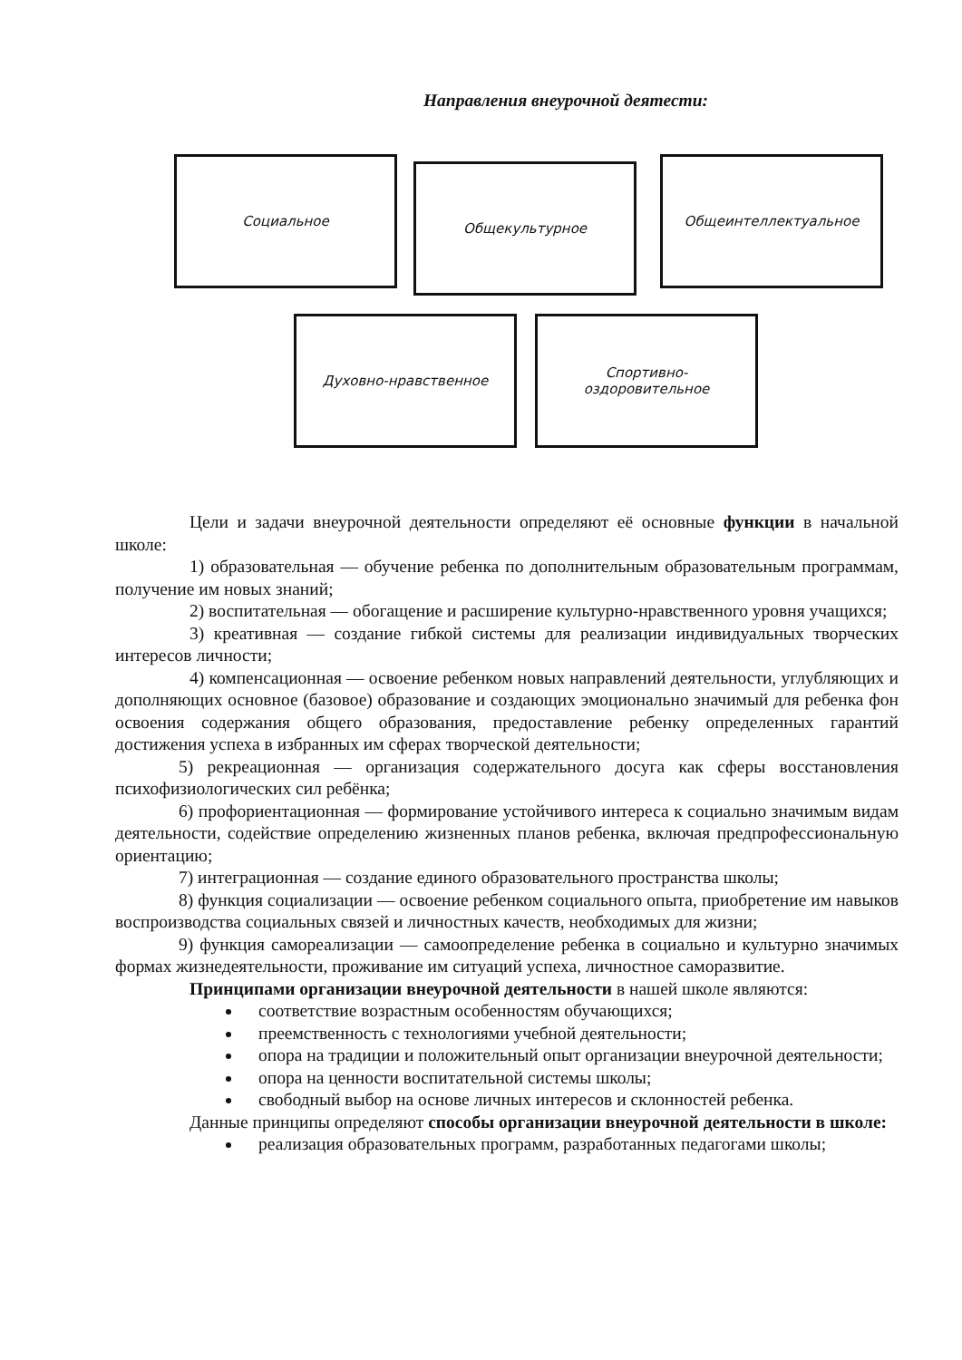Направления внеурочной деятести:
Социальное
Общекультурное
Общеинтеллектуальное
Духовно-нравственное Спортивно-
оздоровительное
Цели и задачи внеурочной деятельности определяют её основные функции в начальной школе:
1) образовательная — обучение ребенка по дополнительным образовательным программам, получение им новых знаний;
2) воспитательная — обогащение и расширение культурно-нравственного уровня учащихся;
3) креативная — создание гибкой системы для реализации индивидуальных творческих интересов личности;
4) компенсационная — освоение ребенком новых направлений деятельности, углубляющих и дополняющих основное (базовое) образование и создающих эмоционально значимый для ребенка фон освоения содержания общего образования, предоставление ребенку определенных гарантий достижения успеха в избранных им сферах творческой деятельности;
5) рекреационная — организация содержательного досуга как сферы восстановления психофизиологических сил ребёнка;
6) профориентационная — формирование устойчивого интереса к социально значимым видам деятельности, содействие определению жизненных планов ребенка, включая предпрофессиональную ориентацию;
7) интеграционная — создание единого образовательного пространства школы;
8) функция социализации — освоение ребенком социального опыта, приобретение им навыков воспроизводства социальных связей и личностных качеств, необходимых для жизни;
9) функция самореализации — самоопределение ребенка в социально и культурно значимых формах жизнедеятельности, проживание им ситуаций успеха, личностное саморазвитие.
Принципами организации внеурочной деятельности в нашей школе являются:
соответствие возрастным особенностям обучающихся;
преемственность с технологиями учебной деятельности;
опора на традиции и положительный опыт организации внеурочной деятельности;
опора на ценности воспитательной системы школы;
свободный выбор на основе личных интересов и склонностей ребенка.
Данные принципы определяют способы организации внеурочной деятельности в школе:
реализация образовательных программ, разработанных педагогами школы;